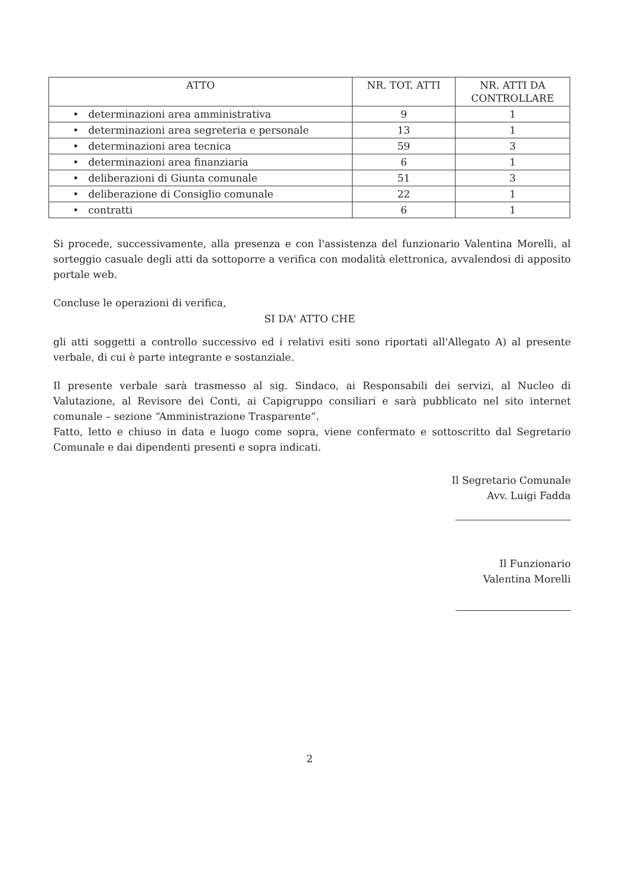| ATTO | NR. TOT. ATTI | NR. ATTI DA CONTROLLARE |
| --- | --- | --- |
| • determinazioni area amministrativa | 9 | 1 |
| • determinazioni area segreteria e personale | 13 | 1 |
| • determinazioni area tecnica | 59 | 3 |
| • determinazioni area finanziaria | 6 | 1 |
| • deliberazioni di Giunta comunale | 51 | 3 |
| • deliberazione di Consiglio comunale | 22 | 1 |
| • contratti | 6 | 1 |
Si procede, successivamente, alla presenza e con l'assistenza del funzionario Valentina Morelli, al sorteggio casuale degli atti da sottoporre a verifica con modalità elettronica, avvalendosi di apposito portale web.
Concluse le operazioni di verifica,
SI DA' ATTO CHE
gli atti soggetti a controllo successivo ed i relativi esiti sono riportati all'Allegato A) al presente verbale, di cui è parte integrante e sostanziale.
Il presente verbale sarà trasmesso al sig. Sindaco, ai Responsabili dei servizi, al Nucleo di Valutazione, al Revisore dei Conti, ai Capigruppo consiliari e sarà pubblicato nel sito internet comunale – sezione “Amministrazione Trasparente”.
Fatto, letto e chiuso in data e luogo come sopra, viene confermato e sottoscritto dal Segretario Comunale e dai dipendenti presenti e sopra indicati.
Il Segretario Comunale
Avv. Luigi Fadda
Il Funzionario
Valentina Morelli
2